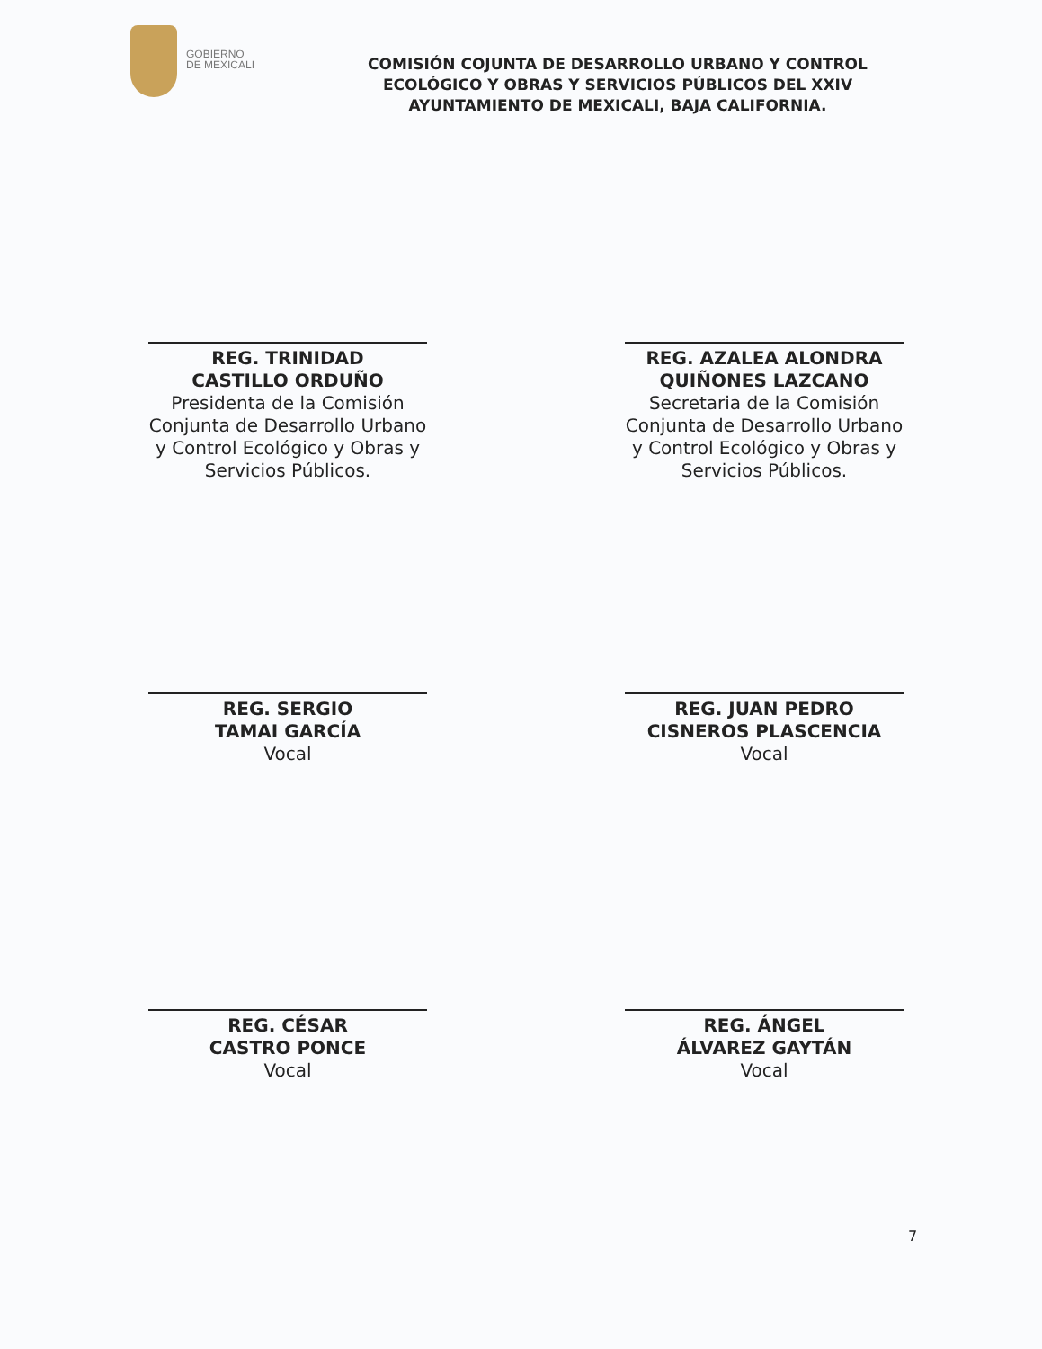GOBIERNO
DE MEXICALI
COMISIÓN COJUNTA DE DESARROLLO URBANO Y CONTROL ECOLÓGICO Y OBRAS Y SERVICIOS PÚBLICOS DEL XXIV AYUNTAMIENTO DE MEXICALI, BAJA CALIFORNIA.
REG. TRINIDAD
CASTILLO ORDUÑO
Presidenta de la Comisión Conjunta de Desarrollo Urbano y Control Ecológico y Obras y Servicios Públicos.
REG. AZALEA ALONDRA
QUIÑONES LAZCANO
Secretaria de la Comisión Conjunta de Desarrollo Urbano y Control Ecológico y Obras y Servicios Públicos.
REG. SERGIO
TAMAI GARCÍA
Vocal
REG. JUAN PEDRO
CISNEROS PLASCENCIA
Vocal
REG. CÉSAR
CASTRO PONCE
Vocal
REG. ÁNGEL
ÁLVAREZ GAYTÁN
Vocal
7